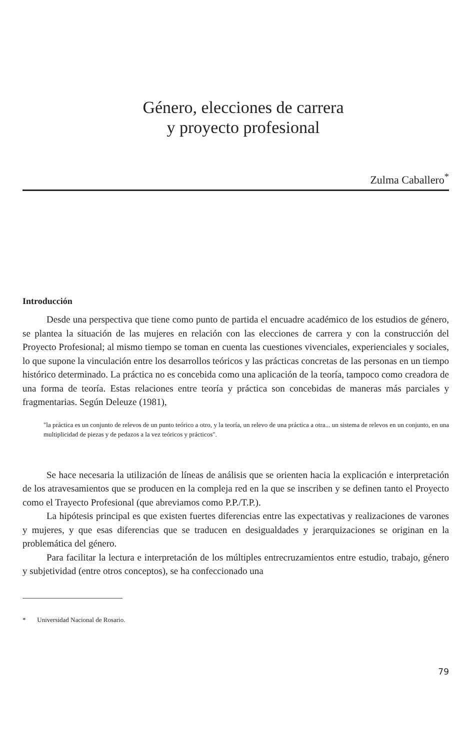Género, elecciones de carrera
y proyecto profesional
Zulma Caballero<sup>*</sup>
Introducción
Desde una perspectiva que tiene como punto de partida el encuadre académico de los estudios de género, se plantea la situación de las mujeres en relación con las elecciones de carrera y con la construcción del Proyecto Profesional; al mismo tiempo se toman en cuenta las cuestiones vivenciales, experienciales y sociales, lo que supone la vinculación entre los desarrollos teóricos y las prácticas concretas de las personas en un tiempo histórico determinado. La práctica no es concebida como una aplicación de la teoría, tampoco como creadora de una forma de teoría. Estas relaciones entre teoría y práctica son concebidas de maneras más parciales y fragmentarias. Según Deleuze (1981),
"la práctica es un conjunto de relevos de un punto teórico a otro, y la teoría, un relevo de una práctica a otra... un sistema de relevos en un conjunto, en una multiplicidad de piezas y de pedazos a la vez teóricos y prácticos".
Se hace necesaria la utilización de líneas de análisis que se orienten hacia la explicación e interpretación de los atravesamientos que se producen en la compleja red en la que se inscriben y se definen tanto el Proyecto como el Trayecto Profesional (que abreviamos como P.P./T.P.).
La hipótesis principal es que existen fuertes diferencias entre las expectativas y realizaciones de varones y mujeres, y que esas diferencias que se traducen en desigualdades y jerarquizaciones se originan en la problemática del género.
Para facilitar la lectura e interpretación de los múltiples entrecruzamientos entre estudio, trabajo, género y subjetividad (entre otros conceptos), se ha confeccionado una
* Universidad Nacional de Rosario.
79